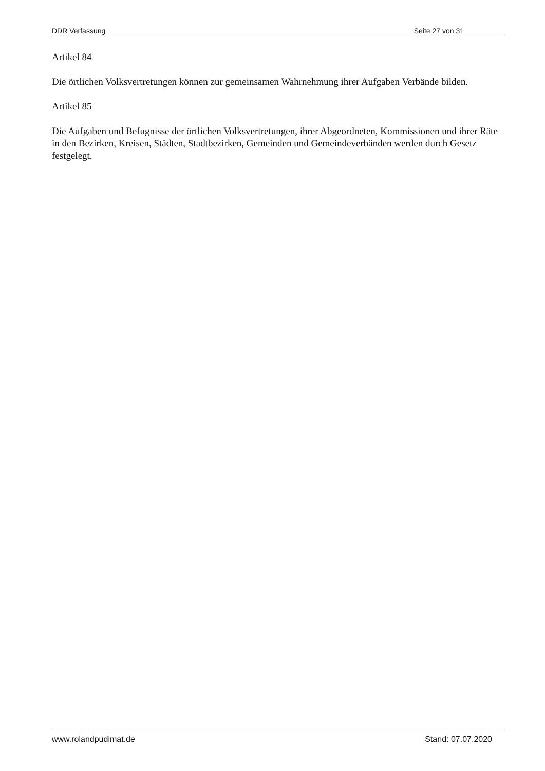DDR Verfassung Seite 27 von 31
Artikel 84
Die örtlichen Volksvertretungen können zur gemeinsamen Wahrnehmung ihrer Aufgaben Verbände bilden.
Artikel 85
Die Aufgaben und Befugnisse der örtlichen Volksvertretungen, ihrer Abgeordneten, Kommissionen und ihrer Räte in den Bezirken, Kreisen, Städten, Stadtbezirken, Gemeinden und Gemeindeverbänden werden durch Gesetz festgelegt.
www.rolandpudimat.de Stand: 07.07.2020